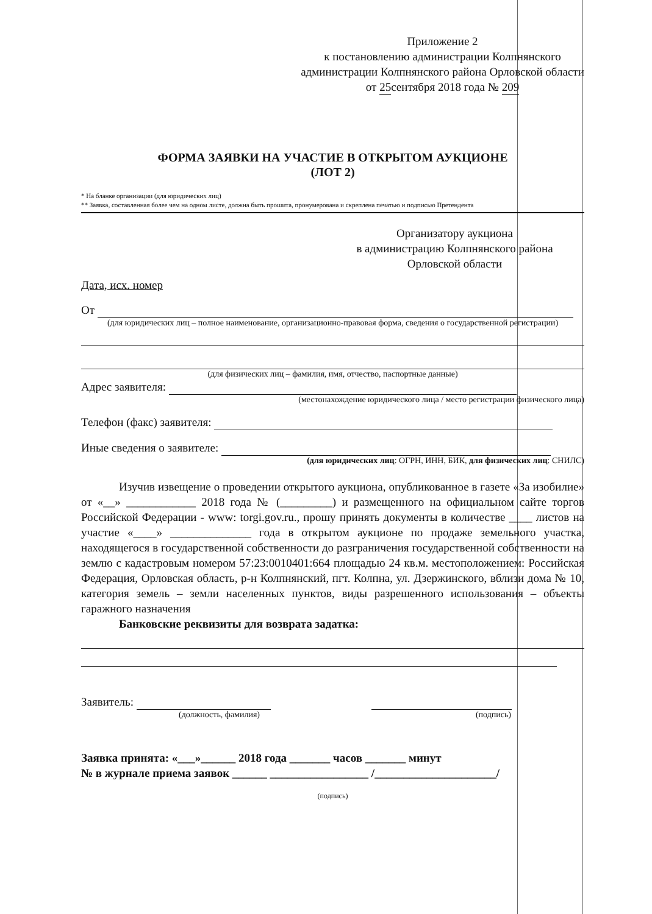Приложение 2
к постановлению администрации Колпнянского администрации Колпнянского района Орловской области
от 25сентября 2018 года № 209
ФОРМА ЗАЯВКИ НА УЧАСТИЕ В ОТКРЫТОМ АУКЦИОНЕ
(ЛОТ 2)
* На бланке организации (для юридических лиц)
** Заявка, составленная более чем на одном листе, должна быть прошита, пронумерована и скреплена печатью и подписью Претендента
Организатору аукциона
в администрацию Колпнянского района
Орловской области
Дата, исх. номер
От
(для юридических лиц – полное наименование, организационно-правовая форма, сведения о государственной регистрации)
(для физических лиц – фамилия, имя, отчество, паспортные данные)
Адрес заявителя:
(местонахождение юридического лица / место регистрации физического лица)
Телефон (факс) заявителя:
Иные сведения о заявителе:
(для юридических лиц: ОГРН, ИНН, БИК, для физических лиц: СНИЛС)
Изучив извещение о проведении открытого аукциона, опубликованное в газете «За изобилие» от «__» ____________ 2018 года № (_________) и размещенного на официальном сайте торгов Российской Федерации - www: torgi.gov.ru., прошу принять документы в количестве ____ листов на участие «____» ______________ года в открытом аукционе по продаже земельного участка, находящегося в государственной собственности до разграничения государственной собственности на землю с кадастровым номером 57:23:0010401:664 площадью 24 кв.м. местоположением: Российская Федерация, Орловская область, р-н Колпнянский, пгт. Колпна, ул. Дзержинского, вблизи дома № 10, категория земель – земли населенных пунктов, виды разрешенного использования – объекты гаражного назначения
Банковские реквизиты для возврата задатка:
Заявитель:
(должность, фамилия) (подпись)
Заявка принята: «___»______ 2018 года _______ часов _______ минут
№ в журнале приема заявок ______ _________________ /_____________________/
(подпись)